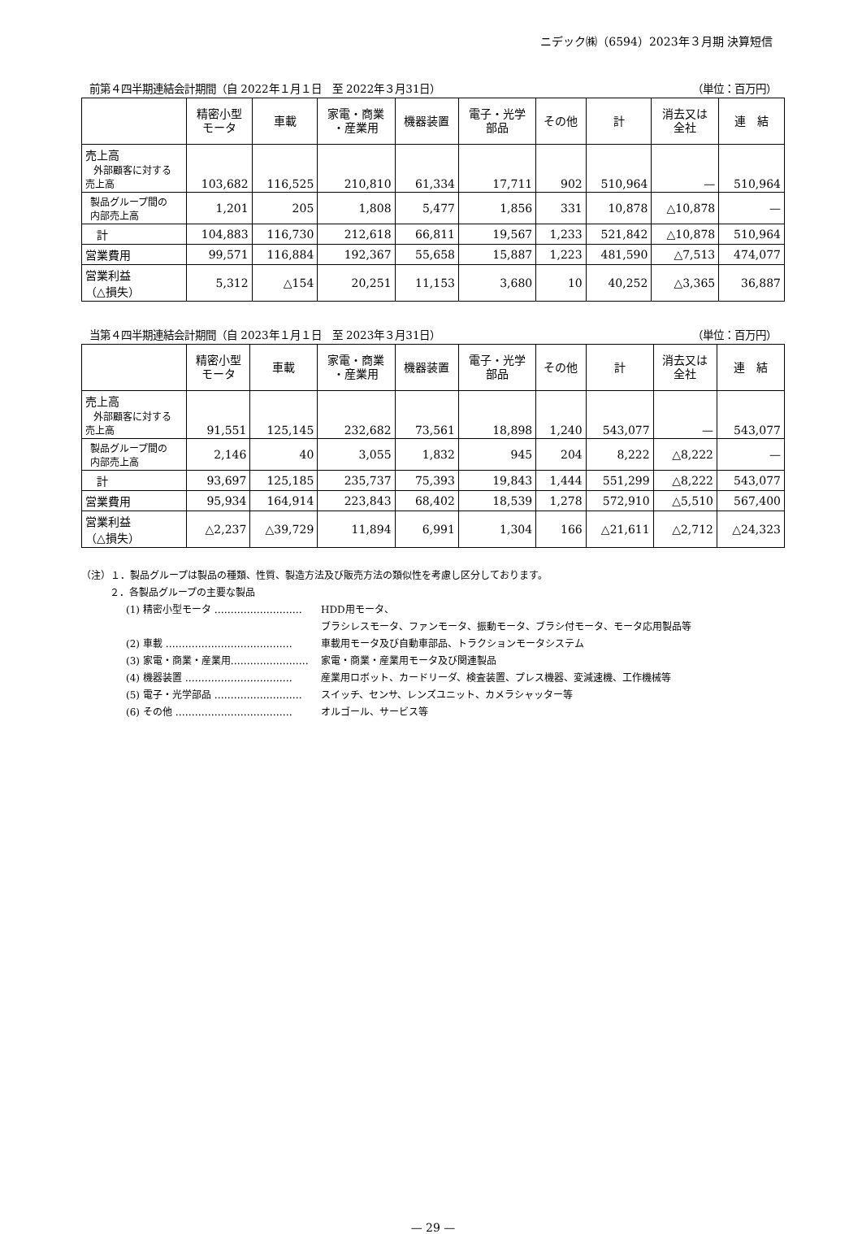ニデック㈱（6594）2023年３月期 決算短信
前第４四半期連結会計期間（自 2022年１月１日　至 2022年３月31日） （単位：百万円）
| | 精密小型 モータ | 車載 | 家電・商業 ・産業用 | 機器装置 | 電子・光学 部品 | その他 | 計 | 消去又は 全社 | 連 結 |
| --- | --- | --- | --- | --- | --- | --- | --- | --- | --- |
| 売上高 外部顧客に対する 売上高 | 103,682 | 116,525 | 210,810 | 61,334 | 17,711 | 902 | 510,964 | — | 510,964 |
| 製品グループ間の 内部売上高 | 1,201 | 205 | 1,808 | 5,477 | 1,856 | 331 | 10,878 | △10,878 | — |
| 計 | 104,883 | 116,730 | 212,618 | 66,811 | 19,567 | 1,233 | 521,842 | △10,878 | 510,964 |
| 営業費用 | 99,571 | 116,884 | 192,367 | 55,658 | 15,887 | 1,223 | 481,590 | △7,513 | 474,077 |
| 営業利益 （△損失） | 5,312 | △154 | 20,251 | 11,153 | 3,680 | 10 | 40,252 | △3,365 | 36,887 |
当第４四半期連結会計期間（自 2023年１月１日　至 2023年３月31日） （単位：百万円）
| | 精密小型 モータ | 車載 | 家電・商業 ・産業用 | 機器装置 | 電子・光学 部品 | その他 | 計 | 消去又は 全社 | 連 結 |
| --- | --- | --- | --- | --- | --- | --- | --- | --- | --- |
| 売上高 外部顧客に対する 売上高 | 91,551 | 125,145 | 232,682 | 73,561 | 18,898 | 1,240 | 543,077 | — | 543,077 |
| 製品グループ間の 内部売上高 | 2,146 | 40 | 3,055 | 1,832 | 945 | 204 | 8,222 | △8,222 | — |
| 計 | 93,697 | 125,185 | 235,737 | 75,393 | 19,843 | 1,444 | 551,299 | △8,222 | 543,077 |
| 営業費用 | 95,934 | 164,914 | 223,843 | 68,402 | 18,539 | 1,278 | 572,910 | △5,510 | 567,400 |
| 営業利益 （△損失） | △2,237 | △39,729 | 11,894 | 6,991 | 1,304 | 166 | △21,611 | △2,712 | △24,323 |
（注）１．製品グループは製品の種類、性質、製造方法及び販売方法の類似性を考慮し区分しております。
２．各製品グループの主要な製品
(1) 精密小型モータ ……………………… HDD用モータ、
ブラシレスモータ、ファンモータ、振動モータ、ブラシ付モータ、モータ応用製品等
(2) 車載 ………………………………… 車載用モータ及び自動車部品、トラクションモータシステム
(3) 家電・商業・産業用…………………… 家電・商業・産業用モータ及び関連製品
(4) 機器装置 …………………………… 産業用ロボット、カードリーダ、検査装置、プレス機器、変減速機、工作機械等
(5) 電子・光学部品 ……………………… スイッチ、センサ、レンズユニット、カメラシャッター等
(6) その他 ……………………………… オルゴール、サービス等
— 29 —